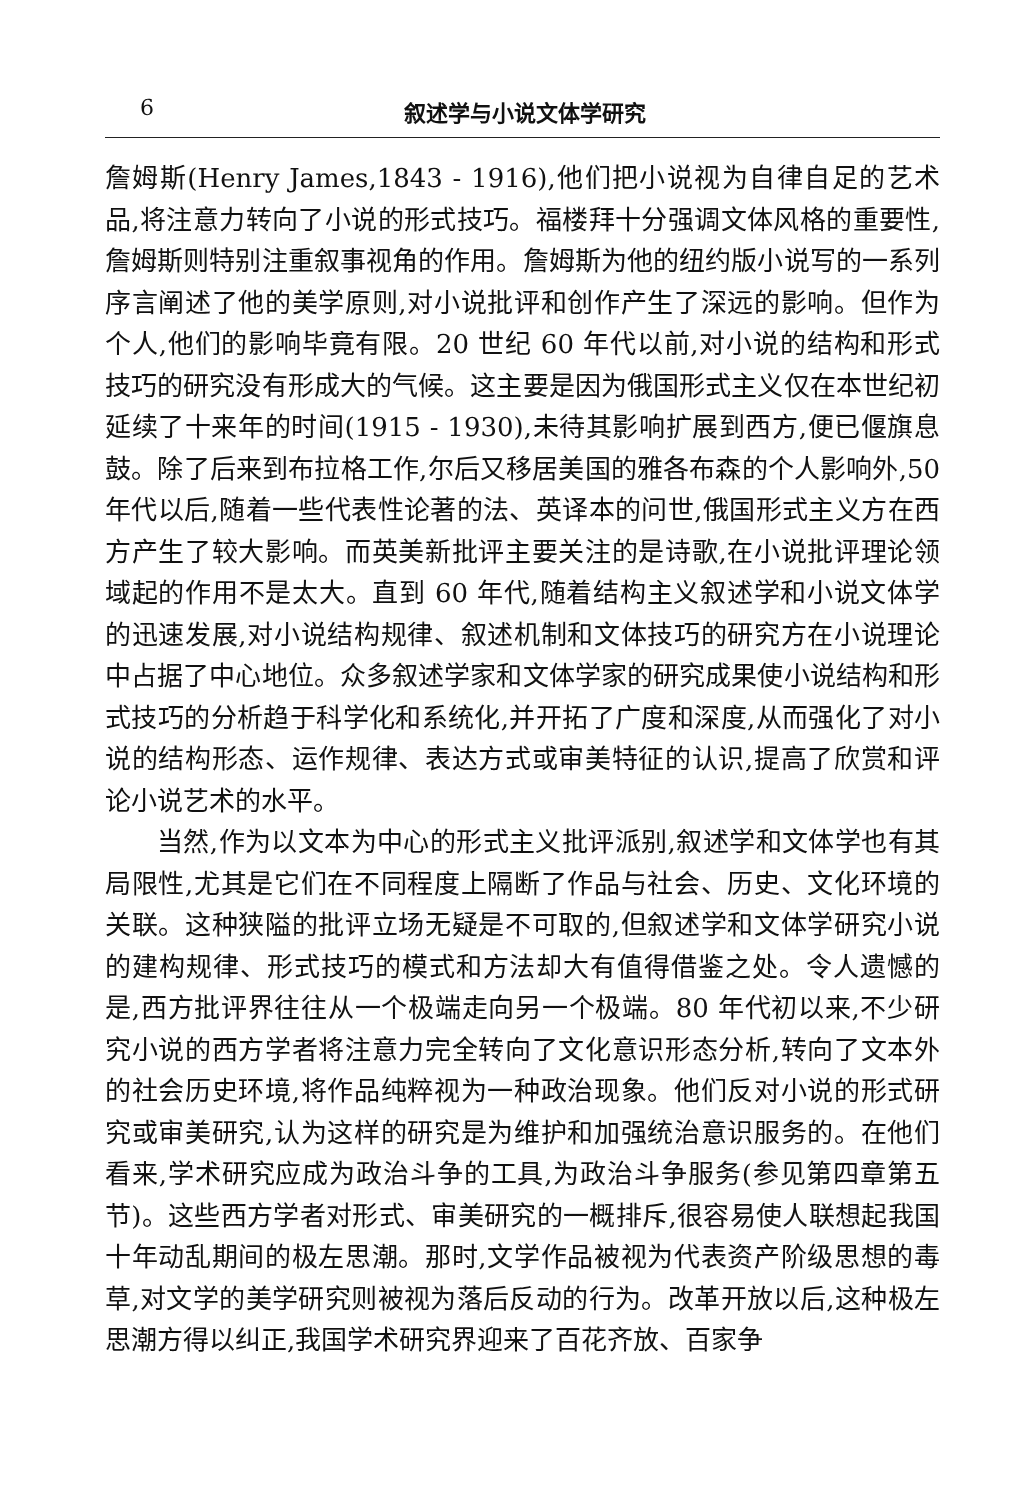6 叙述学与小说文体学研究
詹姆斯(Henry James,1843 - 1916),他们把小说视为自律自足的艺术品,将注意力转向了小说的形式技巧。福楼拜十分强调文体风格的重要性,詹姆斯则特别注重叙事视角的作用。詹姆斯为他的纽约版小说写的一系列序言阐述了他的美学原则,对小说批评和创作产生了深远的影响。但作为个人,他们的影响毕竟有限。20 世纪 60 年代以前,对小说的结构和形式技巧的研究没有形成大的气候。这主要是因为俄国形式主义仅在本世纪初延续了十来年的时间(1915 - 1930),未待其影响扩展到西方,便已偃旗息鼓。除了后来到布拉格工作,尔后又移居美国的雅各布森的个人影响外,50 年代以后,随着一些代表性论著的法、英译本的问世,俄国形式主义方在西方产生了较大影响。而英美新批评主要关注的是诗歌,在小说批评理论领域起的作用不是太大。直到 60 年代,随着结构主义叙述学和小说文体学的迅速发展,对小说结构规律、叙述机制和文体技巧的研究方在小说理论中占据了中心地位。众多叙述学家和文体学家的研究成果使小说结构和形式技巧的分析趋于科学化和系统化,并开拓了广度和深度,从而强化了对小说的结构形态、运作规律、表达方式或审美特征的认识,提高了欣赏和评论小说艺术的水平。
当然,作为以文本为中心的形式主义批评派别,叙述学和文体学也有其局限性,尤其是它们在不同程度上隔断了作品与社会、历史、文化环境的关联。这种狭隘的批评立场无疑是不可取的,但叙述学和文体学研究小说的建构规律、形式技巧的模式和方法却大有值得借鉴之处。令人遗憾的是,西方批评界往往从一个极端走向另一个极端。80 年代初以来,不少研究小说的西方学者将注意力完全转向了文化意识形态分析,转向了文本外的社会历史环境,将作品纯粹视为一种政治现象。他们反对小说的形式研究或审美研究,认为这样的研究是为维护和加强统治意识服务的。在他们看来,学术研究应成为政治斗争的工具,为政治斗争服务(参见第四章第五节)。这些西方学者对形式、审美研究的一概排斥,很容易使人联想起我国十年动乱期间的极左思潮。那时,文学作品被视为代表资产阶级思想的毒草,对文学的美学研究则被视为落后反动的行为。改革开放以后,这种极左思潮方得以纠正,我国学术研究界迎来了百花齐放、百家争